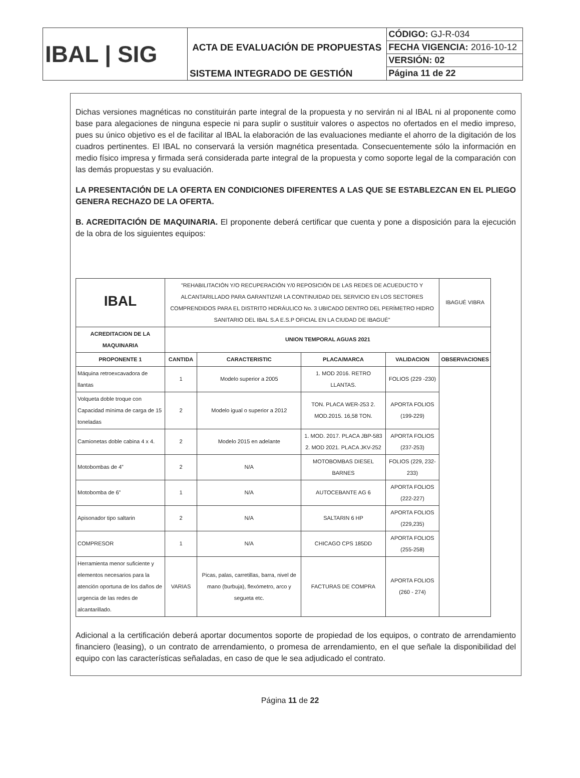| IBAL / SIG | ACTA DE EVALUACIÓN DE PROPUESTAS | CÓDIGO: GJ-R-034 |
| | | FECHA VIGENCIA: 2016-10-12 |
| | | VERSIÓN: 02 |
| | SISTEMA INTEGRADO DE GESTIÓN | Página 11 de 22 |
Dichas versiones magnéticas no constituirán parte integral de la propuesta y no servirán ni al IBAL ni al proponente como base para alegaciones de ninguna especie ni para suplir o sustituir valores o aspectos no ofertados en el medio impreso, pues su único objetivo es el de facilitar al IBAL la elaboración de las evaluaciones mediante el ahorro de la digitación de los cuadros pertinentes. El IBAL no conservará la versión magnética presentada. Consecuentemente sólo la información en medio físico impresa y firmada será considerada parte integral de la propuesta y como soporte legal de la comparación con las demás propuestas y su evaluación.
LA PRESENTACIÓN DE LA OFERTA EN CONDICIONES DIFERENTES A LAS QUE SE ESTABLEZCAN EN EL PLIEGO GENERA RECHAZO DE LA OFERTA.
B. ACREDITACIÓN DE MAQUINARIA. El proponente deberá certificar que cuenta y pone a disposición para la ejecución de la obra de los siguientes equipos:
| IBAL | "REHABILITACIÓN Y/O RECUPERACIÓN Y/0 REPOSICIÓN DE LAS REDES DE ACUEDUCTO Y ALCANTARILLADO PARA GARANTIZAR LA CONTINUIDAD DEL SERVICIO EN LOS SECTORES COMPRENDIDOS PARA EL DISTRITO HIDRÁULICO No. 3 UBICADO DENTRO DEL PERÍMETRO HIDRO SANITARIO DEL IBAL S.A E.S.P OFICIAL EN LA CIUDAD DE IBAGUÉ" | | | | IBAGUÉ VIBRA |
| ACREDITACION DE LA MAQUINARIA | UNION TEMPORAL AGUAS 2021 | | | | |
| PROPONENTE 1 | CANTIDA | CARACTERISTIC | PLACA/MARCA | VALIDACION | OBSERVACIONES |
| Máquina retroexcavadora de llantas | 1 | Modelo superior a 2005 | 1. MOD 2016. RETRO LLANTAS. | FOLIOS (229 -230) | |
| Volqueta doble troque con Capacidad mínima de carga de 15 toneladas | 2 | Modelo igual o superior a 2012 | TON. PLACA WER-253 2. MOD.2015. 16,58 TON. | APORTA FOLIOS (199-229) | |
| Camionetas doble cabina 4 x 4. | 2 | Modelo 2015 en adelante | 1. MOD. 2017. PLACA JBP-583 2. MOD 2021. PLACA JKV-252 | APORTA FOLIOS (237-253) | |
| Motobombas de 4” | 2 | N/A | MOTOBOMBAS DIESEL BARNES | FOLIOS (229, 232-233) | |
| Motobomba de 6” | 1 | N/A | AUTOCEBANTE AG 6 | APORTA FOLIOS (222-227) | |
| Apisonador tipo saltarin | 2 | N/A | SALTARIN 6 HP | APORTA FOLIOS (229,235) | |
| COMPRESOR | 1 | N/A | CHICAGO CPS 185DD | APORTA FOLIOS (255-258) | |
| Herramienta menor suficiente y elementos necesarios para la atención oportuna de los daños de urgencia de las redes de alcantarillado. | VARIAS | Picas, palas, carretillas, barra, nivel de mano (burbuja), flexómetro, arco y segueta etc. | FACTURAS DE COMPRA | APORTA FOLIOS (260 - 274) | |
Adicional a la certificación deberá aportar documentos soporte de propiedad de los equipos, o contrato de arrendamiento financiero (leasing), o un contrato de arrendamiento, o promesa de arrendamiento, en el que señale la disponibilidad del equipo con las características señaladas, en caso de que le sea adjudicado el contrato.
Página 11 de 22